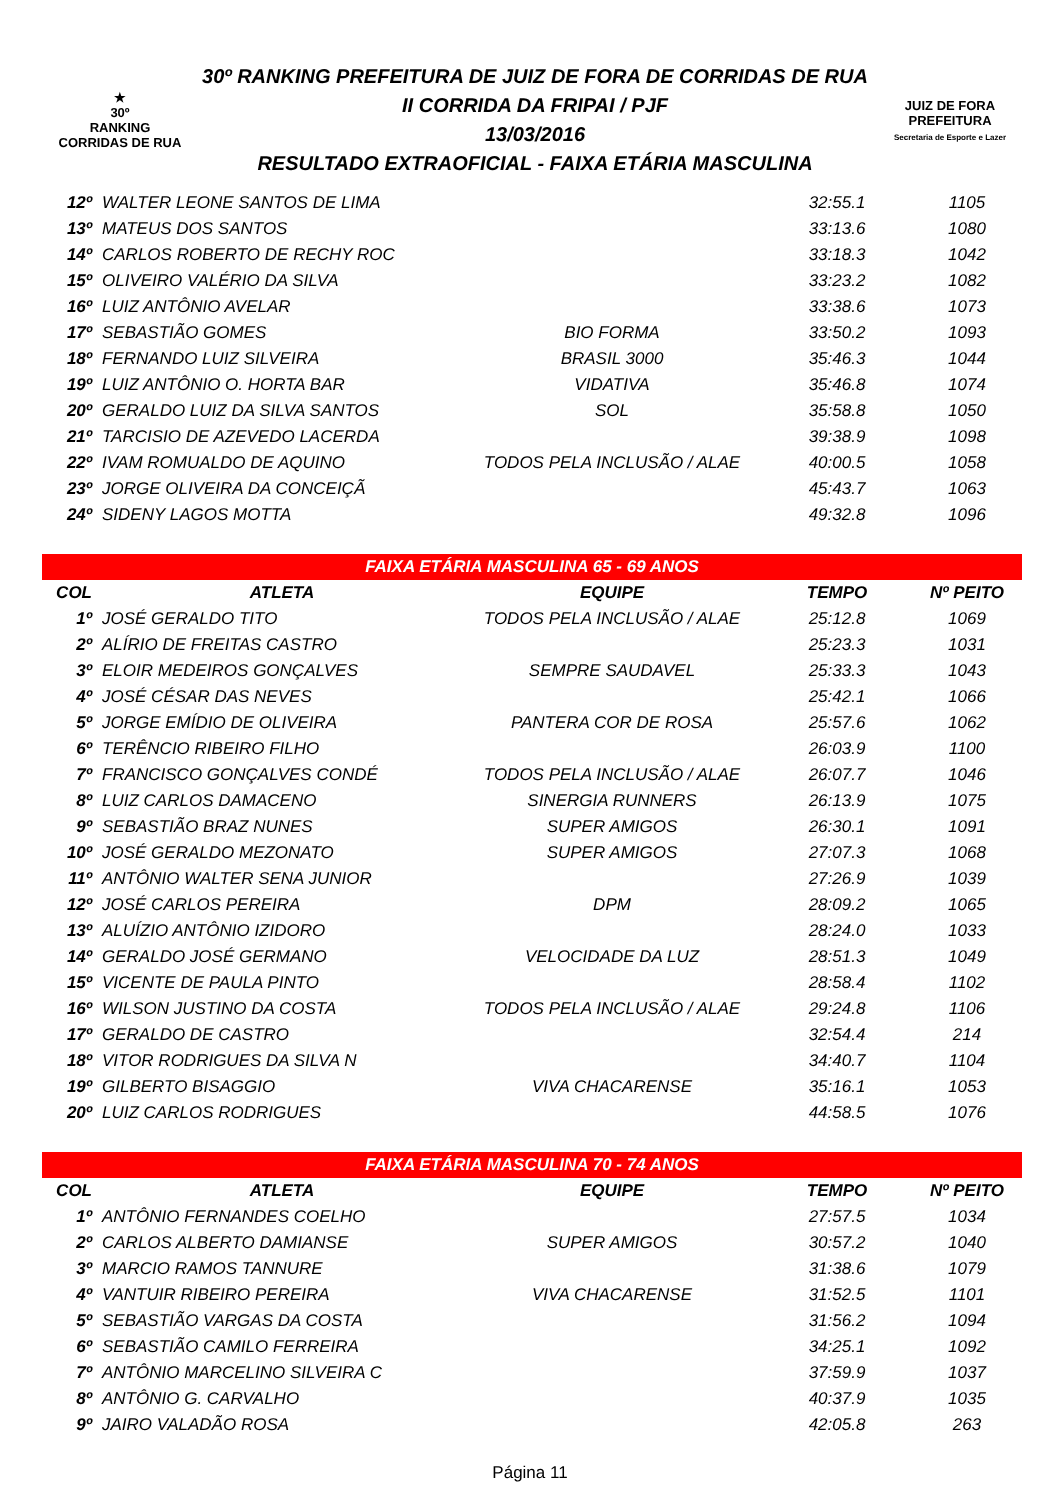★
30º
RANKING
CORRIDAS DE RUA
30º RANKING PREFEITURA DE JUIZ DE FORA DE CORRIDAS DE RUA
II CORRIDA DA FRIPAI / PJF
13/03/2016
RESULTADO EXTRAOFICIAL - FAIXA ETÁRIA MASCULINA
JUIZ DE FORA
PREFEITURA
Secretaria de Esporte e Lazer
| 12º | WALTER LEONE SANTOS DE LIMA | | 32:55.1 | 1105 |
| 13º | MATEUS DOS SANTOS | | 33:13.6 | 1080 |
| 14º | CARLOS ROBERTO DE RECHY ROC | | 33:18.3 | 1042 |
| 15º | OLIVEIRO VALÉRIO DA SILVA | | 33:23.2 | 1082 |
| 16º | LUIZ ANTÔNIO AVELAR | | 33:38.6 | 1073 |
| 17º | SEBASTIÃO GOMES | BIO FORMA | 33:50.2 | 1093 |
| 18º | FERNANDO LUIZ SILVEIRA | BRASIL 3000 | 35:46.3 | 1044 |
| 19º | LUIZ ANTÔNIO O. HORTA BAR | VIDATIVA | 35:46.8 | 1074 |
| 20º | GERALDO LUIZ DA SILVA SANTOS | SOL | 35:58.8 | 1050 |
| 21º | TARCISIO DE AZEVEDO LACERDA | | 39:38.9 | 1098 |
| 22º | IVAM ROMUALDO DE AQUINO | TODOS PELA INCLUSÃO / ALAE | 40:00.5 | 1058 |
| 23º | JORGE OLIVEIRA DA CONCEIÇÃ | | 45:43.7 | 1063 |
| 24º | SIDENY LAGOS MOTTA | | 49:32.8 | 1096 |
| FAIXA ETÁRIA MASCULINA 65 - 69 ANOS | | | | |
| COL | ATLETA | EQUIPE | TEMPO | Nº PEITO |
| 1º | JOSÉ GERALDO TITO | TODOS PELA INCLUSÃO / ALAE | 25:12.8 | 1069 |
| 2º | ALÍRIO DE FREITAS CASTRO | | 25:23.3 | 1031 |
| 3º | ELOIR MEDEIROS GONÇALVES | SEMPRE SAUDAVEL | 25:33.3 | 1043 |
| 4º | JOSÉ CÉSAR DAS NEVES | | 25:42.1 | 1066 |
| 5º | JORGE EMÍDIO DE OLIVEIRA | PANTERA COR DE ROSA | 25:57.6 | 1062 |
| 6º | TERÊNCIO RIBEIRO FILHO | | 26:03.9 | 1100 |
| 7º | FRANCISCO GONÇALVES CONDÉ | TODOS PELA INCLUSÃO / ALAE | 26:07.7 | 1046 |
| 8º | LUIZ CARLOS DAMACENO | SINERGIA RUNNERS | 26:13.9 | 1075 |
| 9º | SEBASTIÃO BRAZ NUNES | SUPER AMIGOS | 26:30.1 | 1091 |
| 10º | JOSÉ GERALDO MEZONATO | SUPER AMIGOS | 27:07.3 | 1068 |
| 11º | ANTÔNIO WALTER SENA JUNIOR | | 27:26.9 | 1039 |
| 12º | JOSÉ CARLOS PEREIRA | DPM | 28:09.2 | 1065 |
| 13º | ALUÍZIO ANTÔNIO IZIDORO | | 28:24.0 | 1033 |
| 14º | GERALDO JOSÉ GERMANO | VELOCIDADE DA LUZ | 28:51.3 | 1049 |
| 15º | VICENTE DE PAULA PINTO | | 28:58.4 | 1102 |
| 16º | WILSON JUSTINO DA COSTA | TODOS PELA INCLUSÃO / ALAE | 29:24.8 | 1106 |
| 17º | GERALDO DE CASTRO | | 32:54.4 | 214 |
| 18º | VITOR RODRIGUES DA SILVA N | | 34:40.7 | 1104 |
| 19º | GILBERTO BISAGGIO | VIVA CHACARENSE | 35:16.1 | 1053 |
| 20º | LUIZ CARLOS RODRIGUES | | 44:58.5 | 1076 |
| FAIXA ETÁRIA MASCULINA 70 - 74 ANOS | | | | |
| COL | ATLETA | EQUIPE | TEMPO | Nº PEITO |
| 1º | ANTÔNIO FERNANDES COELHO | | 27:57.5 | 1034 |
| 2º | CARLOS ALBERTO DAMIANSE | SUPER AMIGOS | 30:57.2 | 1040 |
| 3º | MARCIO RAMOS TANNURE | | 31:38.6 | 1079 |
| 4º | VANTUIR RIBEIRO PEREIRA | VIVA CHACARENSE | 31:52.5 | 1101 |
| 5º | SEBASTIÃO VARGAS DA COSTA | | 31:56.2 | 1094 |
| 6º | SEBASTIÃO CAMILO FERREIRA | | 34:25.1 | 1092 |
| 7º | ANTÔNIO MARCELINO SILVEIRA C | | 37:59.9 | 1037 |
| 8º | ANTÔNIO G. CARVALHO | | 40:37.9 | 1035 |
| 9º | JAIRO VALADÃO ROSA | | 42:05.8 | 263 |
Página 11